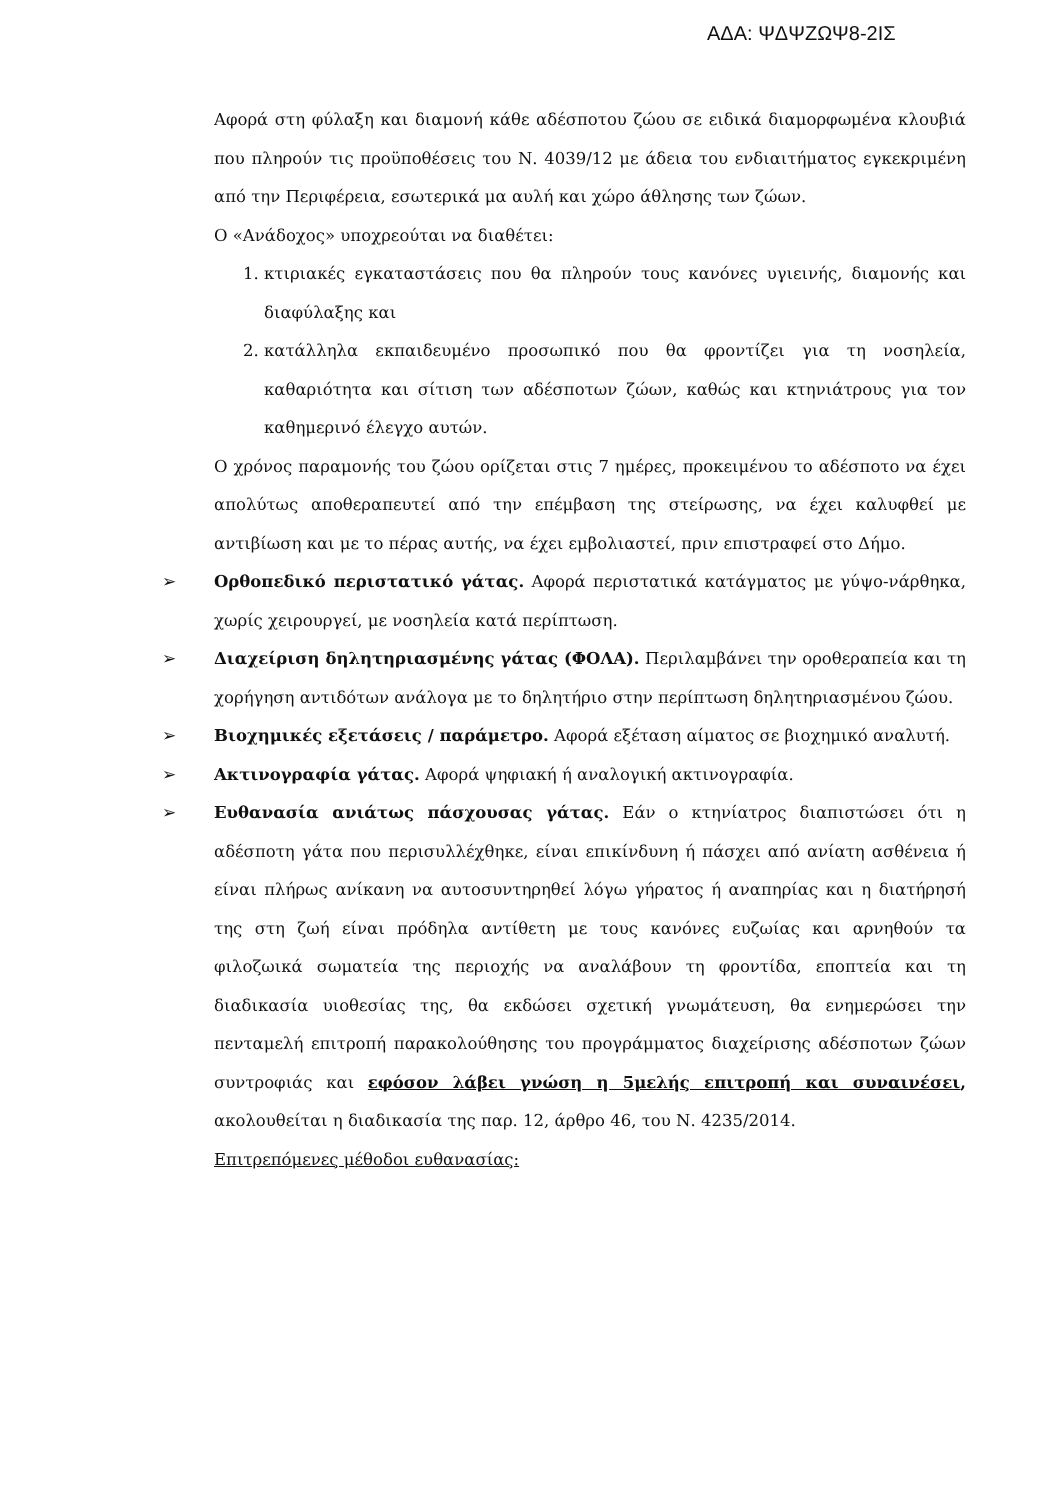ΑΔΑ: ΨΔΨΖΩΨ8-2ΙΣ
Αφορά στη φύλαξη και διαμονή κάθε αδέσποτου ζώου σε ειδικά διαμορφωμένα κλουβιά που πληρούν τις προϋποθέσεις του Ν. 4039/12 με άδεια του ενδιαιτήματος εγκεκριμένη από την Περιφέρεια, εσωτερικά μα αυλή και χώρο άθλησης των ζώων.
Ο «Ανάδοχος» υποχρεούται να διαθέτει:
1. κτιριακές εγκαταστάσεις που θα πληρούν τους κανόνες υγιεινής, διαμονής και διαφύλαξης και
2. κατάλληλα εκπαιδευμένο προσωπικό που θα φροντίζει για τη νοσηλεία, καθαριότητα και σίτιση των αδέσποτων ζώων, καθώς και κτηνιάτρους για τον καθημερινό έλεγχο αυτών.
Ο χρόνος παραμονής του ζώου ορίζεται στις 7 ημέρες, προκειμένου το αδέσποτο να έχει απολύτως αποθεραπευτεί από την επέμβαση της στείρωσης, να έχει καλυφθεί με αντιβίωση και με το πέρας αυτής, να έχει εμβολιαστεί, πριν επιστραφεί στο Δήμο.
➢ Ορθοπεδικό περιστατικό γάτας. Αφορά περιστατικά κατάγματος με γύψο-νάρθηκα, χωρίς χειρουργεί, με νοσηλεία κατά περίπτωση.
➢ Διαχείριση δηλητηριασμένης γάτας (ΦΟΛΑ). Περιλαμβάνει την οροθεραπεία και τη χορήγηση αντιδότων ανάλογα με το δηλητήριο στην περίπτωση δηλητηριασμένου ζώου.
➢ Βιοχημικές εξετάσεις / παράμετρο. Αφορά εξέταση αίματος σε βιοχημικό αναλυτή.
➢ Ακτινογραφία γάτας. Αφορά ψηφιακή ή αναλογική ακτινογραφία.
➢ Ευθανασία ανιάτως πάσχουσας γάτας. Εάν ο κτηνίατρος διαπιστώσει ότι η αδέσποτη γάτα που περισυλλέχθηκε, είναι επικίνδυνη ή πάσχει από ανίατη ασθένεια ή είναι πλήρως ανίκανη να αυτοσυντηρηθεί λόγω γήρατος ή αναπηρίας και η διατήρησή της στη ζωή είναι πρόδηλα αντίθετη με τους κανόνες ευζωίας και αρνηθούν τα φιλοζωικά σωματεία της περιοχής να αναλάβουν τη φροντίδα, εποπτεία και τη διαδικασία υιοθεσίας της, θα εκδώσει σχετική γνωμάτευση, θα ενημερώσει την πενταμελή επιτροπή παρακολούθησης του προγράμματος διαχείρισης αδέσποτων ζώων συντροφιάς και εφόσον λάβει γνώση η 5μελής επιτροπή και συναινέσει, ακολουθείται η διαδικασία της παρ. 12, άρθρο 46, του Ν. 4235/2014.
Επιτρεπόμενες μέθοδοι ευθανασίας: